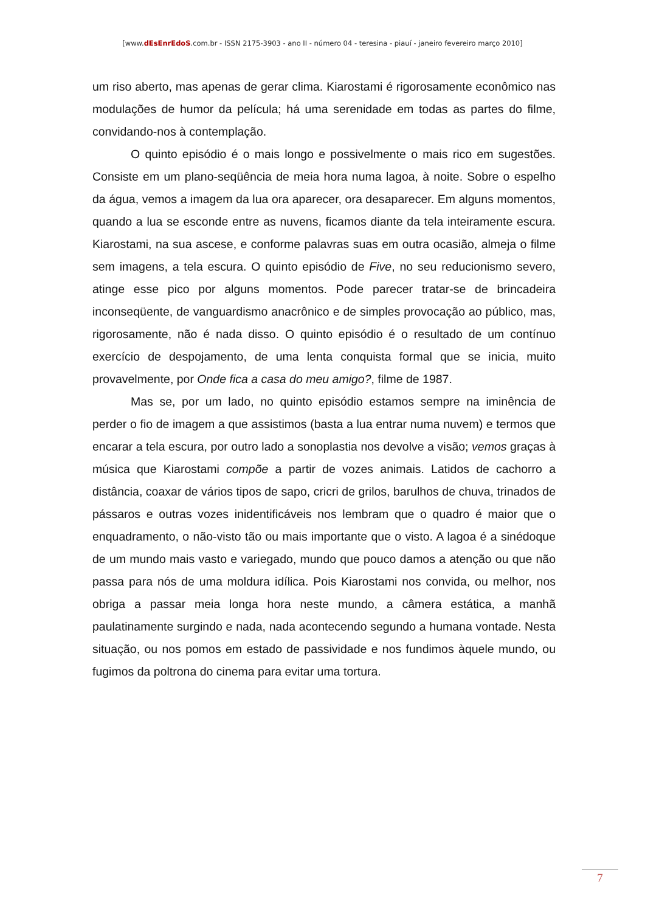[www.dEsEnrEdoS.com.br - ISSN 2175-3903 - ano II - número 04 - teresina - piauí - janeiro fevereiro março 2010]
um riso aberto, mas apenas de gerar clima. Kiarostami é rigorosamente econômico nas modulações de humor da película; há uma serenidade em todas as partes do filme, convidando-nos à contemplação.
O quinto episódio é o mais longo e possivelmente o mais rico em sugestões. Consiste em um plano-seqüência de meia hora numa lagoa, à noite. Sobre o espelho da água, vemos a imagem da lua ora aparecer, ora desaparecer. Em alguns momentos, quando a lua se esconde entre as nuvens, ficamos diante da tela inteiramente escura. Kiarostami, na sua ascese, e conforme palavras suas em outra ocasião, almeja o filme sem imagens, a tela escura. O quinto episódio de Five, no seu reducionismo severo, atinge esse pico por alguns momentos. Pode parecer tratar-se de brincadeira inconseqüente, de vanguardismo anacrônico e de simples provocação ao público, mas, rigorosamente, não é nada disso. O quinto episódio é o resultado de um contínuo exercício de despojamento, de uma lenta conquista formal que se inicia, muito provavelmente, por Onde fica a casa do meu amigo?, filme de 1987.
Mas se, por um lado, no quinto episódio estamos sempre na iminência de perder o fio de imagem a que assistimos (basta a lua entrar numa nuvem) e termos que encarar a tela escura, por outro lado a sonoplastia nos devolve a visão; vemos graças à música que Kiarostami compõe a partir de vozes animais. Latidos de cachorro a distância, coaxar de vários tipos de sapo, cricri de grilos, barulhos de chuva, trinados de pássaros e outras vozes inidentificáveis nos lembram que o quadro é maior que o enquadramento, o não-visto tão ou mais importante que o visto. A lagoa é a sinédoque de um mundo mais vasto e variegado, mundo que pouco damos a atenção ou que não passa para nós de uma moldura idílica. Pois Kiarostami nos convida, ou melhor, nos obriga a passar meia longa hora neste mundo, a câmera estática, a manhã paulatinamente surgindo e nada, nada acontecendo segundo a humana vontade. Nesta situação, ou nos pomos em estado de passividade e nos fundimos àquele mundo, ou fugimos da poltrona do cinema para evitar uma tortura.
7